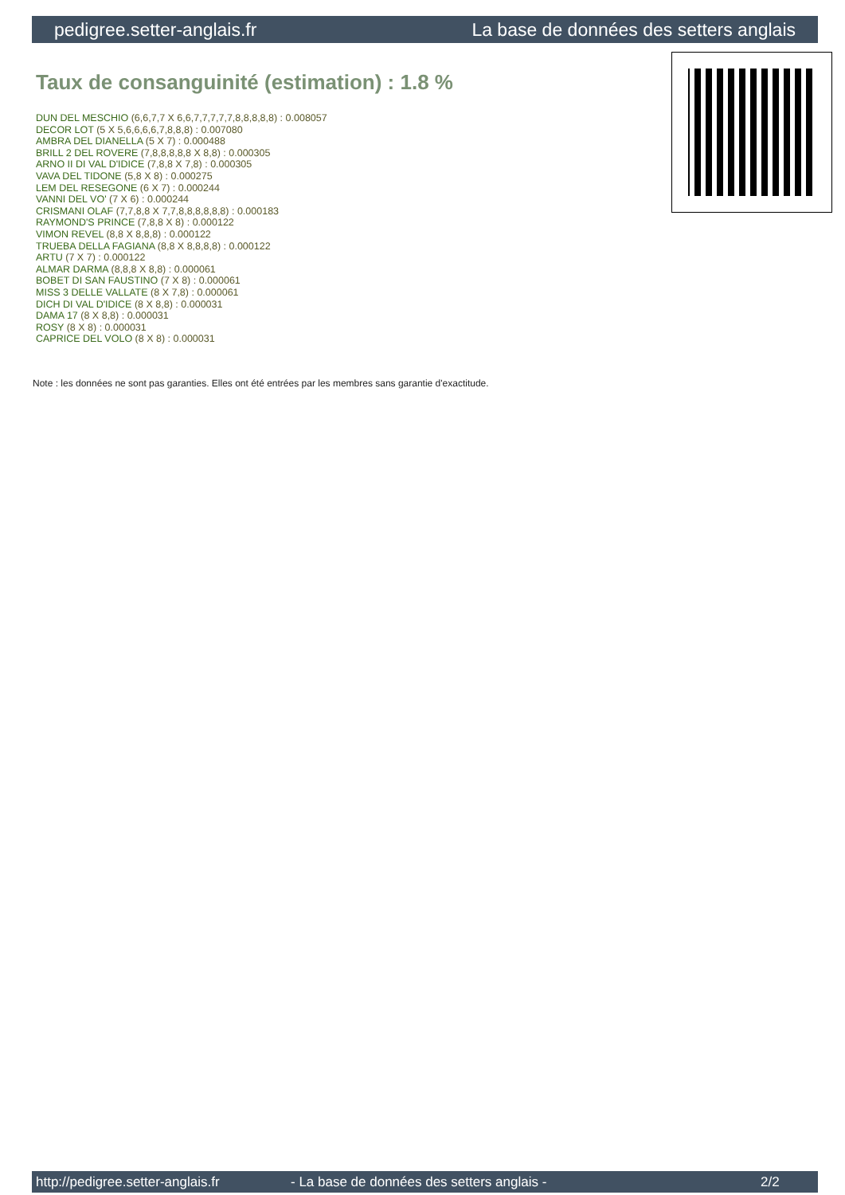pedigree.setter-anglais.fr La base de données des setters anglais
Taux de consanguinité (estimation) : 1.8 %
DUN DEL MESCHIO (6,6,7,7 X 6,6,7,7,7,7,7,8,8,8,8,8) : 0.008057
DECOR LOT (5 X 5,6,6,6,6,7,8,8,8) : 0.007080
AMBRA DEL DIANELLA (5 X 7) : 0.000488
BRILL 2 DEL ROVERE (7,8,8,8,8,8 X 8,8) : 0.000305
ARNO II DI VAL D'IDICE (7,8,8 X 7,8) : 0.000305
VAVA DEL TIDONE (5,8 X 8) : 0.000275
LEM DEL RESEGONE (6 X 7) : 0.000244
VANNI DEL VO' (7 X 6) : 0.000244
CRISMANI OLAF (7,7,8,8 X 7,7,8,8,8,8,8,8) : 0.000183
RAYMOND'S PRINCE (7,8,8 X 8) : 0.000122
VIMON REVEL (8,8 X 8,8,8) : 0.000122
TRUEBA DELLA FAGIANA (8,8 X 8,8,8,8) : 0.000122
ARTU (7 X 7) : 0.000122
ALMAR DARMA (8,8,8 X 8,8) : 0.000061
BOBET DI SAN FAUSTINO (7 X 8) : 0.000061
MISS 3 DELLE VALLATE (8 X 7,8) : 0.000061
DICH DI VAL D'IDICE (8 X 8,8) : 0.000031
DAMA 17 (8 X 8,8) : 0.000031
ROSY (8 X 8) : 0.000031
CAPRICE DEL VOLO (8 X 8) : 0.000031
Note : les données ne sont pas garanties. Elles ont été entrées par les membres sans garantie d'exactitude.
http://pedigree.setter-anglais.fr - La base de données des setters anglais - 2/2